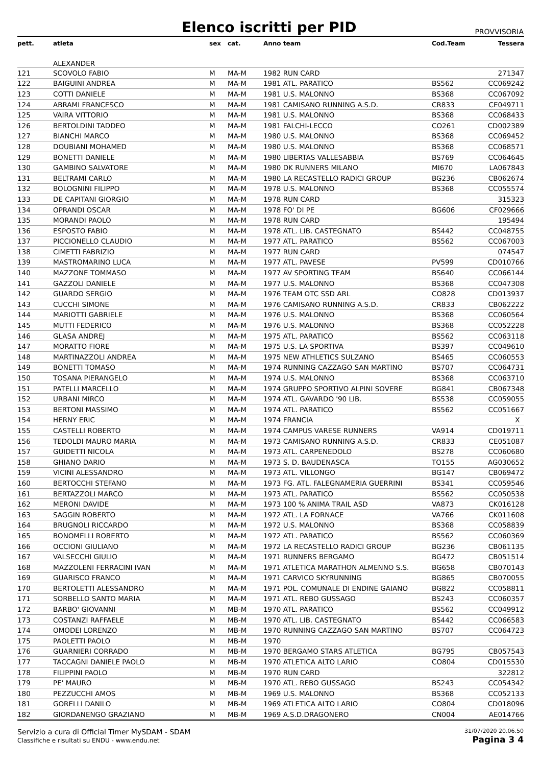Elenco iscritti per PID
PROVVISORIA
| pett. | atleta | sex | cat. | Anno team | Cod.Team | Tessera |
| --- | --- | --- | --- | --- | --- | --- |
| | ALEXANDER | | | | | |
| 121 | SCOVOLO FABIO | M | MA-M | 1982 RUN CARD | | 271347 |
| 122 | BAIGUINI ANDREA | M | MA-M | 1981 ATL. PARATICO | BS562 | CC069242 |
| 123 | COTTI DANIELE | M | MA-M | 1981 U.S. MALONNO | BS368 | CC067092 |
| 124 | ABRAMI FRANCESCO | M | MA-M | 1981 CAMISANO RUNNING A.S.D. | CR833 | CE049711 |
| 125 | VAIRA VITTORIO | M | MA-M | 1981 U.S. MALONNO | BS368 | CC068433 |
| 126 | BERTOLDINI TADDEO | M | MA-M | 1981 FALCHI-LECCO | CO261 | CD002389 |
| 127 | BIANCHI MARCO | M | MA-M | 1980 U.S. MALONNO | BS368 | CC069452 |
| 128 | DOUBIANI MOHAMED | M | MA-M | 1980 U.S. MALONNO | BS368 | CC068571 |
| 129 | BONETTI DANIELE | M | MA-M | 1980 LIBERTAS VALLESABBIA | BS769 | CC064645 |
| 130 | GAMBINO SALVATORE | M | MA-M | 1980 DK RUNNERS MILANO | MI670 | LA067843 |
| 131 | BELTRAMI CARLO | M | MA-M | 1980 LA RECASTELLO RADICI GROUP | BG236 | CB062674 |
| 132 | BOLOGNINI FILIPPO | M | MA-M | 1978 U.S. MALONNO | BS368 | CC055574 |
| 133 | DE CAPITANI GIORGIO | M | MA-M | 1978 RUN CARD | | 315323 |
| 134 | OPRANDI OSCAR | M | MA-M | 1978 FO' DI PE | BG606 | CF029666 |
| 135 | MORANDI PAOLO | M | MA-M | 1978 RUN CARD | | 195494 |
| 136 | ESPOSTO FABIO | M | MA-M | 1978 ATL. LIB. CASTEGNATO | BS442 | CC048755 |
| 137 | PICCIONELLO CLAUDIO | M | MA-M | 1977 ATL. PARATICO | BS562 | CC067003 |
| 138 | CIMETTI FABRIZIO | M | MA-M | 1977 RUN CARD | | 074547 |
| 139 | MASTROMARINO LUCA | M | MA-M | 1977 ATL. PAVESE | PV599 | CD010766 |
| 140 | MAZZONE TOMMASO | M | MA-M | 1977 AV SPORTING TEAM | BS640 | CC066144 |
| 141 | GAZZOLI DANIELE | M | MA-M | 1977 U.S. MALONNO | BS368 | CC047308 |
| 142 | GUARDO SERGIO | M | MA-M | 1976 TEAM OTC SSD ARL | CO828 | CD013937 |
| 143 | CUCCHI SIMONE | M | MA-M | 1976 CAMISANO RUNNING A.S.D. | CR833 | CB062222 |
| 144 | MARIOTTI GABRIELE | M | MA-M | 1976 U.S. MALONNO | BS368 | CC060564 |
| 145 | MUTTI FEDERICO | M | MA-M | 1976 U.S. MALONNO | BS368 | CC052228 |
| 146 | GLASA ANDREJ | M | MA-M | 1975 ATL. PARATICO | BS562 | CC063118 |
| 147 | MORATTO FIORE | M | MA-M | 1975 U.S. LA SPORTIVA | BS397 | CC049610 |
| 148 | MARTINAZZOLI ANDREA | M | MA-M | 1975 NEW ATHLETICS SULZANO | BS465 | CC060553 |
| 149 | BONETTI TOMASO | M | MA-M | 1974 RUNNING CAZZAGO SAN MARTINO | BS707 | CC064731 |
| 150 | TOSANA PIERANGELO | M | MA-M | 1974 U.S. MALONNO | BS368 | CC063710 |
| 151 | PATELLI MARCELLO | M | MA-M | 1974 GRUPPO SPORTIVO ALPINI SOVERE | BG841 | CB067348 |
| 152 | URBANI MIRCO | M | MA-M | 1974 ATL. GAVARDO '90 LIB. | BS538 | CC059055 |
| 153 | BERTONI MASSIMO | M | MA-M | 1974 ATL. PARATICO | BS562 | CC051667 |
| 154 | HERNY ERIC | M | MA-M | 1974 FRANCIA | | X |
| 155 | CASTELLI ROBERTO | M | MA-M | 1974 CAMPUS VARESE RUNNERS | VA914 | CD019711 |
| 156 | TEDOLDI MAURO MARIA | M | MA-M | 1973 CAMISANO RUNNING A.S.D. | CR833 | CE051087 |
| 157 | GUIDETTI NICOLA | M | MA-M | 1973 ATL. CARPENEDOLO | BS278 | CC060680 |
| 158 | GHIANO DARIO | M | MA-M | 1973 S. D. BAUDENASCA | TO155 | AG030652 |
| 159 | VICINI ALESSANDRO | M | MA-M | 1973 ATL. VILLONGO | BG147 | CB069472 |
| 160 | BERTOCCHI STEFANO | M | MA-M | 1973 FG. ATL. FALEGNAMERIA GUERRINI | BS341 | CC059546 |
| 161 | BERTAZZOLI MARCO | M | MA-M | 1973 ATL. PARATICO | BS562 | CC050538 |
| 162 | MERONI DAVIDE | M | MA-M | 1973 100 % ANIMA TRAIL ASD | VA873 | CK016128 |
| 163 | SAGGIN ROBERTO | M | MA-M | 1972 ATL. LA FORNACE | VA766 | CK011608 |
| 164 | BRUGNOLI RICCARDO | M | MA-M | 1972 U.S. MALONNO | BS368 | CC058839 |
| 165 | BONOMELLI ROBERTO | M | MA-M | 1972 ATL. PARATICO | BS562 | CC060369 |
| 166 | OCCIONI GIULIANO | M | MA-M | 1972 LA RECASTELLO RADICI GROUP | BG236 | CB061135 |
| 167 | VALSECCHI GIULIO | M | MA-M | 1971 RUNNERS BERGAMO | BG472 | CB051514 |
| 168 | MAZZOLENI FERRACINI IVAN | M | MA-M | 1971 ATLETICA MARATHON ALMENNO S.S. | BG658 | CB070143 |
| 169 | GUARISCO FRANCO | M | MA-M | 1971 CARVICO SKYRUNNING | BG865 | CB070055 |
| 170 | BERTOLETTI ALESSANDRO | M | MA-M | 1971 POL. COMUNALE DI ENDINE GAIANO | BG822 | CC058811 |
| 171 | SORBELLO SANTO MARIA | M | MA-M | 1971 ATL. REBO GUSSAGO | BS243 | CC060357 |
| 172 | BARBO' GIOVANNI | M | MB-M | 1970 ATL. PARATICO | BS562 | CC049912 |
| 173 | COSTANZI RAFFAELE | M | MB-M | 1970 ATL. LIB. CASTEGNATO | BS442 | CC066583 |
| 174 | OMODEI LORENZO | M | MB-M | 1970 RUNNING CAZZAGO SAN MARTINO | BS707 | CC064723 |
| 175 | PAOLETTI PAOLO | M | MB-M | 1970 | | |
| 176 | GUARNIERI CORRADO | M | MB-M | 1970 BERGAMO STARS ATLETICA | BG795 | CB057543 |
| 177 | TACCAGNI DANIELE PAOLO | M | MB-M | 1970 ATLETICA ALTO LARIO | CO804 | CD015530 |
| 178 | FILIPPINI PAOLO | M | MB-M | 1970 RUN CARD | | 322812 |
| 179 | PE' MAURO | M | MB-M | 1970 ATL. REBO GUSSAGO | BS243 | CC054342 |
| 180 | PEZZUCCHI AMOS | M | MB-M | 1969 U.S. MALONNO | BS368 | CC052133 |
| 181 | GORELLI DANILO | M | MB-M | 1969 ATLETICA ALTO LARIO | CO804 | CD018096 |
| 182 | GIORDANENGO GRAZIANO | M | MB-M | 1969 A.S.D.DRAGONERO | CN004 | AE014766 |
Servizio a cura di Official Timer MySDAM - SDAM
Classifiche e risultati su ENDU - www.endu.net
31/07/2020 20.06.50
Pagina 3 4